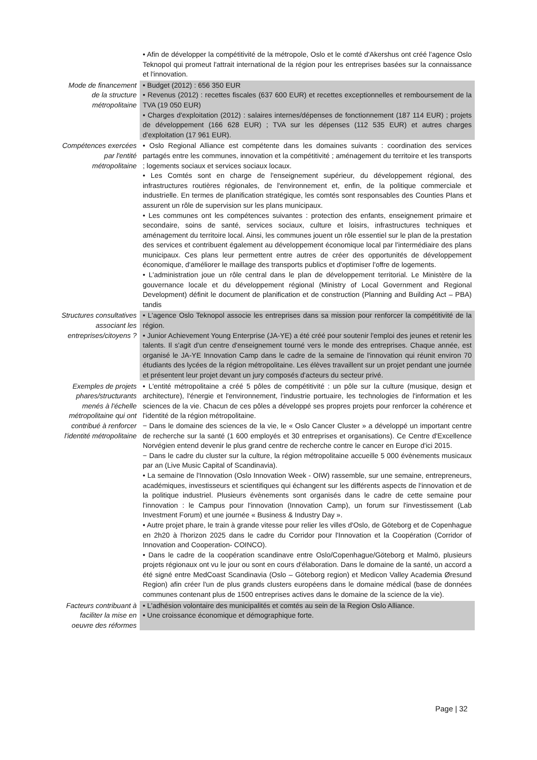| | • Afin de développer la compétitivité de la métropole, Oslo et le comté d'Akershus ont créé l'agence Oslo Teknopol qui promeut l'attrait international de la région pour les entreprises basées sur la connaissance et l'innovation. |
| Mode de financement de la structure métropolitaine | • Budget (2012) : 656 350 EUR • Revenus (2012) : recettes fiscales (637 600 EUR) et recettes exceptionnelles et remboursement de la TVA (19 050 EUR) • Charges d'exploitation (2012) : salaires internes/dépenses de fonctionnement (187 114 EUR) ; projets de développement (166 628 EUR) ; TVA sur les dépenses (112 535 EUR) et autres charges d'exploitation (17 961 EUR). |
| Compétences exercées par l'entité métropolitaine | • Oslo Regional Alliance est compétente dans les domaines suivants : coordination des services partagés entre les communes, innovation et la compétitivité ; aménagement du territoire et les transports ; logements sociaux et services sociaux locaux. • Les Comtés sont en charge de l'enseignement supérieur, du développement régional, des infrastructures routières régionales, de l'environnement et, enfin, de la politique commerciale et industrielle. En termes de planification stratégique, les comtés sont responsables des Counties Plans et assurent un rôle de supervision sur les plans municipaux. • Les communes ont les compétences suivantes : protection des enfants, enseignement primaire et secondaire, soins de santé, services sociaux, culture et loisirs, infrastructures techniques et aménagement du territoire local. Ainsi, les communes jouent un rôle essentiel sur le plan de la prestation des services et contribuent également au développement économique local par l'intermédiaire des plans municipaux. Ces plans leur permettent entre autres de créer des opportunités de développement économique, d'améliorer le maillage des transports publics et d'optimiser l'offre de logements. • L'administration joue un rôle central dans le plan de développement territorial. Le Ministère de la gouvernance locale et du développement régional (Ministry of Local Government and Regional Development) définit le document de planification et de construction (Planning and Building Act – PBA) tandis |
| Structures consultatives associant les entreprises/citoyens ? | • L'agence Oslo Teknopol associe les entreprises dans sa mission pour renforcer la compétitivité de la région. • Junior Achievement Young Enterprise (JA-YE) a été créé pour soutenir l'emploi des jeunes et retenir les talents. Il s'agit d'un centre d'enseignement tourné vers le monde des entreprises. Chaque année, est organisé le JA-YE Innovation Camp dans le cadre de la semaine de l'innovation qui réunit environ 70 étudiants des lycées de la région métropolitaine. Les élèves travaillent sur un projet pendant une journée et présentent leur projet devant un jury composés d'acteurs du secteur privé. |
| Exemples de projets phares/structurants menés à l'échelle métropolitaine qui ont contribué à renforcer l'identité métropolitaine | • L'entité métropolitaine a créé 5 pôles de compétitivité : un pôle sur la culture (musique, design et architecture), l'énergie et l'environnement, l'industrie portuaire, les technologies de l'information et les sciences de la vie. Chacun de ces pôles a développé ses propres projets pour renforcer la cohérence et l'identité de la région métropolitaine. − Dans le domaine des sciences de la vie, le « Oslo Cancer Cluster » a développé un important centre de recherche sur la santé (1 600 employés et 30 entreprises et organisations). Ce Centre d'Excellence Norvégien entend devenir le plus grand centre de recherche contre le cancer en Europe d'ici 2015. − Dans le cadre du cluster sur la culture, la région métropolitaine accueille 5 000 évènements musicaux par an (Live Music Capital of Scandinavia). • La semaine de l'Innovation (Oslo Innovation Week - OIW) rassemble, sur une semaine, entrepreneurs, académiques, investisseurs et scientifiques qui échangent sur les différents aspects de l'innovation et de la politique industriel. Plusieurs évènements sont organisés dans le cadre de cette semaine pour l'innovation : le Campus pour l'innovation (Innovation Camp), un forum sur l'investissement (Lab Investment Forum) et une journée « Business & Industry Day ». • Autre projet phare, le train à grande vitesse pour relier les villes d'Oslo, de Göteborg et de Copenhague en 2h20 à l'horizon 2025 dans le cadre du Corridor pour l'Innovation et la Coopération (Corridor of Innovation and Cooperation- COINCO). • Dans le cadre de la coopération scandinave entre Oslo/Copenhague/Göteborg et Malmö, plusieurs projets régionaux ont vu le jour ou sont en cours d'élaboration. Dans le domaine de la santé, un accord a été signé entre MedCoast Scandinavia (Oslo – Göteborg region) et Medicon Valley Academia Øresund Region) afin créer l'un de plus grands clusters européens dans le domaine médical (base de données communes contenant plus de 1500 entreprises actives dans le domaine de la science de la vie). |
| Facteurs contribuant à faciliter la mise en oeuvre des réformes | • L'adhésion volontaire des municipalités et comtés au sein de la Region Oslo Alliance. • Une croissance économique et démographique forte. |
Page | 32